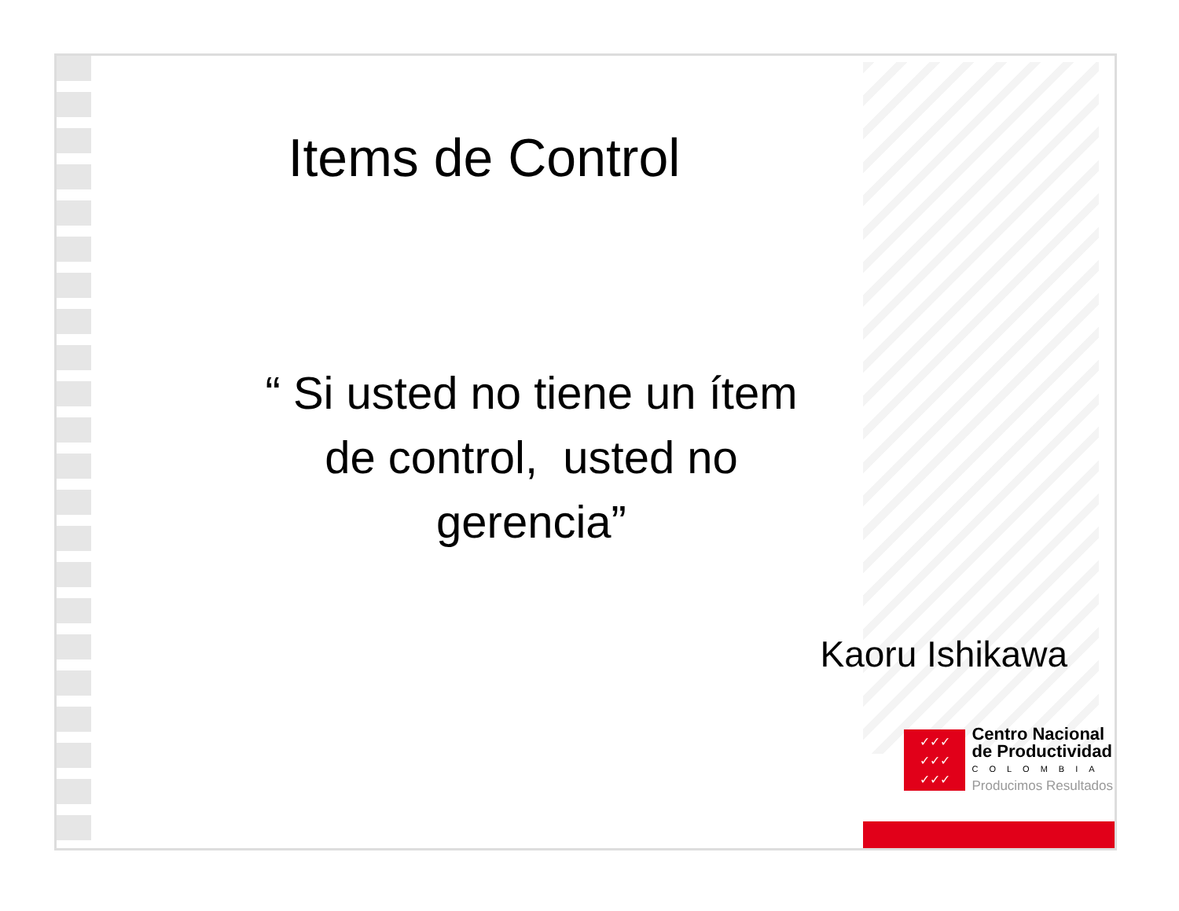Items de Control
“ Si usted no tiene un ítem
de control, usted no
gerencia”
Kaoru Ishikawa
✓✓✓
✓✓✓
✓✓✓
Centro Nacional
de Productividad
COLOMBIA
Producimos Resultados